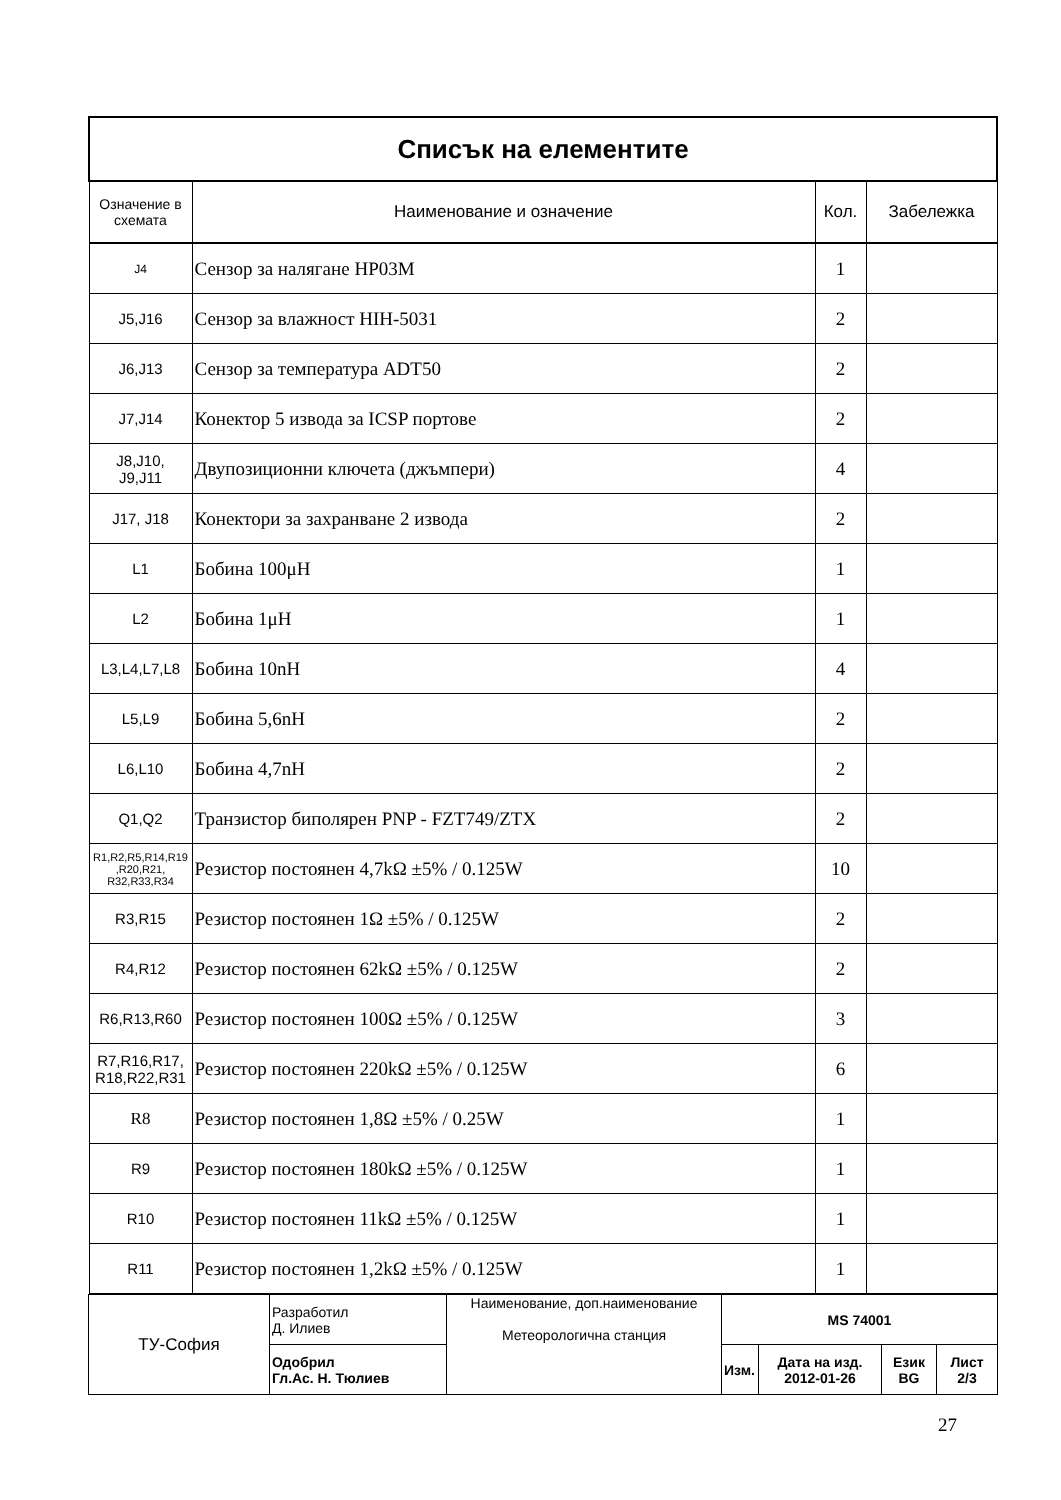| Списък на елементите | | | |
| Означение в схемата | Наименование и означение | Кол. | Забележка |
| J4 | Сензор за налягане HP03M | 1 | |
| J5,J16 | Сензор за влажност HIH-5031 | 2 | |
| J6,J13 | Сензор за температура ADT50 | 2 | |
| J7,J14 | Конектор 5 извода за ICSP портове | 2 | |
| J8,J10, J9,J11 | Двупозиционни ключета (джъмпери) | 4 | |
| J17, J18 | Конектори за захранване 2 извода | 2 | |
| L1 | Бобина 100μH | 1 | |
| L2 | Бобина 1μH | 1 | |
| L3,L4,L7,L8 | Бобина 10nH | 4 | |
| L5,L9 | Бобина 5,6nH | 2 | |
| L6,L10 | Бобина 4,7nH | 2 | |
| Q1,Q2 | Транзистор биполярен PNP - FZT749/ZTX | 2 | |
| R1,R2,R5,R14,R19 ,R20,R21, R32,R33,R34 | Резистор постоянен 4,7kΩ ±5% / 0.125W | 10 | |
| R3,R15 | Резистор постоянен 1Ω ±5% / 0.125W | 2 | |
| R4,R12 | Резистор постоянен 62kΩ ±5% / 0.125W | 2 | |
| R6,R13,R60 | Резистор постоянен 100Ω ±5% / 0.125W | 3 | |
| R7,R16,R17, R18,R22,R31 | Резистор постоянен 220kΩ ±5% / 0.125W | 6 | |
| R8 | Резистор постоянен 1,8Ω ±5% / 0.25W | 1 | |
| R9 | Резистор постоянен 180kΩ ±5% / 0.125W | 1 | |
| R10 | Резистор постоянен 11kΩ ±5% / 0.125W | 1 | |
| R11 | Резистор постоянен 1,2kΩ ±5% / 0.125W | 1 | |
| ТУ-София | Разработил Д. Илиев | Наименование, доп.наименование Метеорологична станция | MS 74001 | | | |
| | Одобрил Гл.Ас. Н. Тюлиев | | Изм. | Дата на изд. 2012-01-26 | Език BG | Лист 2/3 |
27